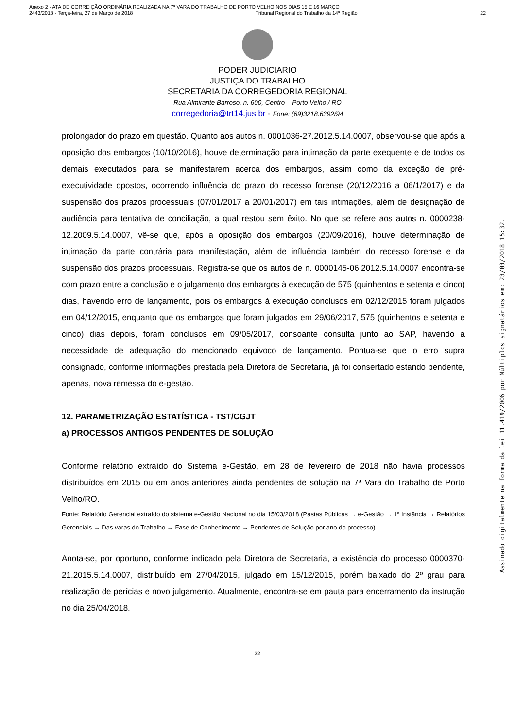Anexo 2 - ATA DE CORREIÇÃO ORDINÁRIA REALIZADA NA 7ª VARA DO TRABALHO DE PORTO VELHO NOS DIAS 15 E 16 MARÇO
2443/2018 - Terça-feira, 27 de Março de 2018 Tribunal Regional do Trabalho da 14ª Região 22
PODER JUDICIÁRIO
JUSTIÇA DO TRABALHO
SECRETARIA DA CORREGEDORIA REGIONAL
Rua Almirante Barroso, n. 600, Centro – Porto Velho / RO
corregedoria@trt14.jus.br - Fone: (69)3218.6392/94
prolongador do prazo em questão. Quanto aos autos n. 0001036-27.2012.5.14.0007, observou-se que após a oposição dos embargos (10/10/2016), houve determinação para intimação da parte exequente e de todos os demais executados para se manifestarem acerca dos embargos, assim como da exceção de pré-executividade opostos, ocorrendo influência do prazo do recesso forense (20/12/2016 a 06/1/2017) e da suspensão dos prazos processuais (07/01/2017 a 20/01/2017) em tais intimações, além de designação de audiência para tentativa de conciliação, a qual restou sem êxito. No que se refere aos autos n. 0000238-12.2009.5.14.0007, vê-se que, após a oposição dos embargos (20/09/2016), houve determinação de intimação da parte contrária para manifestação, além de influência também do recesso forense e da suspensão dos prazos processuais. Registra-se que os autos de n. 0000145-06.2012.5.14.0007 encontra-se com prazo entre a conclusão e o julgamento dos embargos à execução de 575 (quinhentos e setenta e cinco) dias, havendo erro de lançamento, pois os embargos à execução conclusos em 02/12/2015 foram julgados em 04/12/2015, enquanto que os embargos que foram julgados em 29/06/2017, 575 (quinhentos e setenta e cinco) dias depois, foram conclusos em 09/05/2017, consoante consulta junto ao SAP, havendo a necessidade de adequação do mencionado equivoco de lançamento. Pontua-se que o erro supra consignado, conforme informações prestada pela Diretora de Secretaria, já foi consertado estando pendente, apenas, nova remessa do e-gestão.
12. PARAMETRIZAÇÃO ESTATÍSTICA - TST/CGJT
a) PROCESSOS ANTIGOS PENDENTES DE SOLUÇÃO
Conforme relatório extraído do Sistema e-Gestão, em 28 de fevereiro de 2018 não havia processos distribuídos em 2015 ou em anos anteriores ainda pendentes de solução na 7ª Vara do Trabalho de Porto Velho/RO.
Fonte: Relatório Gerencial extraído do sistema e-Gestão Nacional no dia 15/03/2018 (Pastas Públicas → e-Gestão → 1ª Instância → Relatórios Gerenciais → Das varas do Trabalho → Fase de Conhecimento → Pendentes de Solução por ano do processo).
Anota-se, por oportuno, conforme indicado pela Diretora de Secretaria, a existência do processo 0000370-21.2015.5.14.0007, distribuído em 27/04/2015, julgado em 15/12/2015, porém baixado do 2º grau para realização de perícias e novo julgamento. Atualmente, encontra-se em pauta para encerramento da instrução no dia 25/04/2018.
22
Assinado digitalmente na forma da lei 11.419/2006 por Múltiplos signatários em: 23/03/2018 15:32.